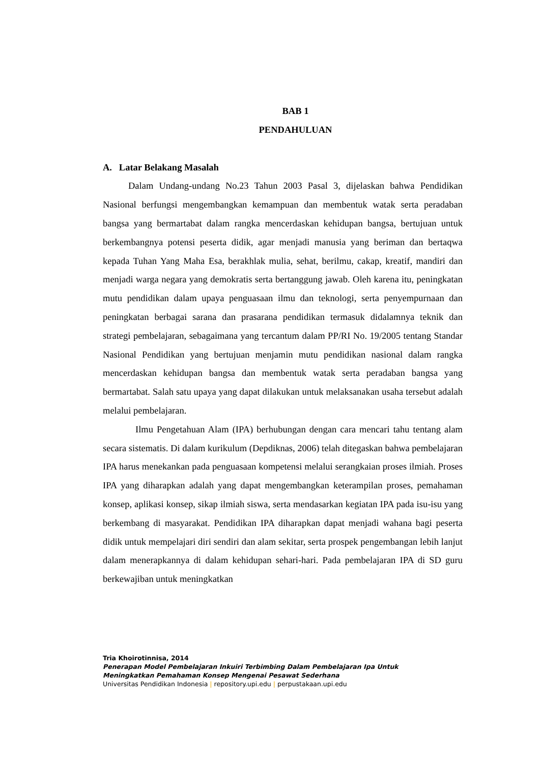BAB 1
PENDAHULUAN
A. Latar Belakang Masalah
Dalam Undang-undang No.23 Tahun 2003 Pasal 3, dijelaskan bahwa Pendidikan Nasional berfungsi mengembangkan kemampuan dan membentuk watak serta peradaban bangsa yang bermartabat dalam rangka mencerdaskan kehidupan bangsa, bertujuan untuk berkembangnya potensi peserta didik, agar menjadi manusia yang beriman dan bertaqwa kepada Tuhan Yang Maha Esa, berakhlak mulia, sehat, berilmu, cakap, kreatif, mandiri dan menjadi warga negara yang demokratis serta bertanggung jawab. Oleh karena itu, peningkatan mutu pendidikan dalam upaya penguasaan ilmu dan teknologi, serta penyempurnaan dan peningkatan berbagai sarana dan prasarana pendidikan termasuk didalamnya teknik dan strategi pembelajaran, sebagaimana yang tercantum dalam PP/RI No. 19/2005 tentang Standar Nasional Pendidikan yang bertujuan menjamin mutu pendidikan nasional dalam rangka mencerdaskan kehidupan bangsa dan membentuk watak serta peradaban bangsa yang bermartabat. Salah satu upaya yang dapat dilakukan untuk melaksanakan usaha tersebut adalah melalui pembelajaran.
Ilmu Pengetahuan Alam (IPA) berhubungan dengan cara mencari tahu tentang alam secara sistematis. Di dalam kurikulum (Depdiknas, 2006) telah ditegaskan bahwa pembelajaran IPA harus menekankan pada penguasaan kompetensi melalui serangkaian proses ilmiah. Proses IPA yang diharapkan adalah yang dapat mengembangkan keterampilan proses, pemahaman konsep, aplikasi konsep, sikap ilmiah siswa, serta mendasarkan kegiatan IPA pada isu-isu yang berkembang di masyarakat. Pendidikan IPA diharapkan dapat menjadi wahana bagi peserta didik untuk mempelajari diri sendiri dan alam sekitar, serta prospek pengembangan lebih lanjut dalam menerapkannya di dalam kehidupan sehari-hari. Pada pembelajaran IPA di SD guru berkewajiban untuk meningkatkan
Tria Khoirotinnisa, 2014
Penerapan Model Pembelajaran Inkuiri Terbimbing Dalam Pembelajaran Ipa Untuk
Meningkatkan Pemahaman Konsep Mengenai Pesawat Sederhana
Universitas Pendidikan Indonesia | repository.upi.edu | perpustakaan.upi.edu